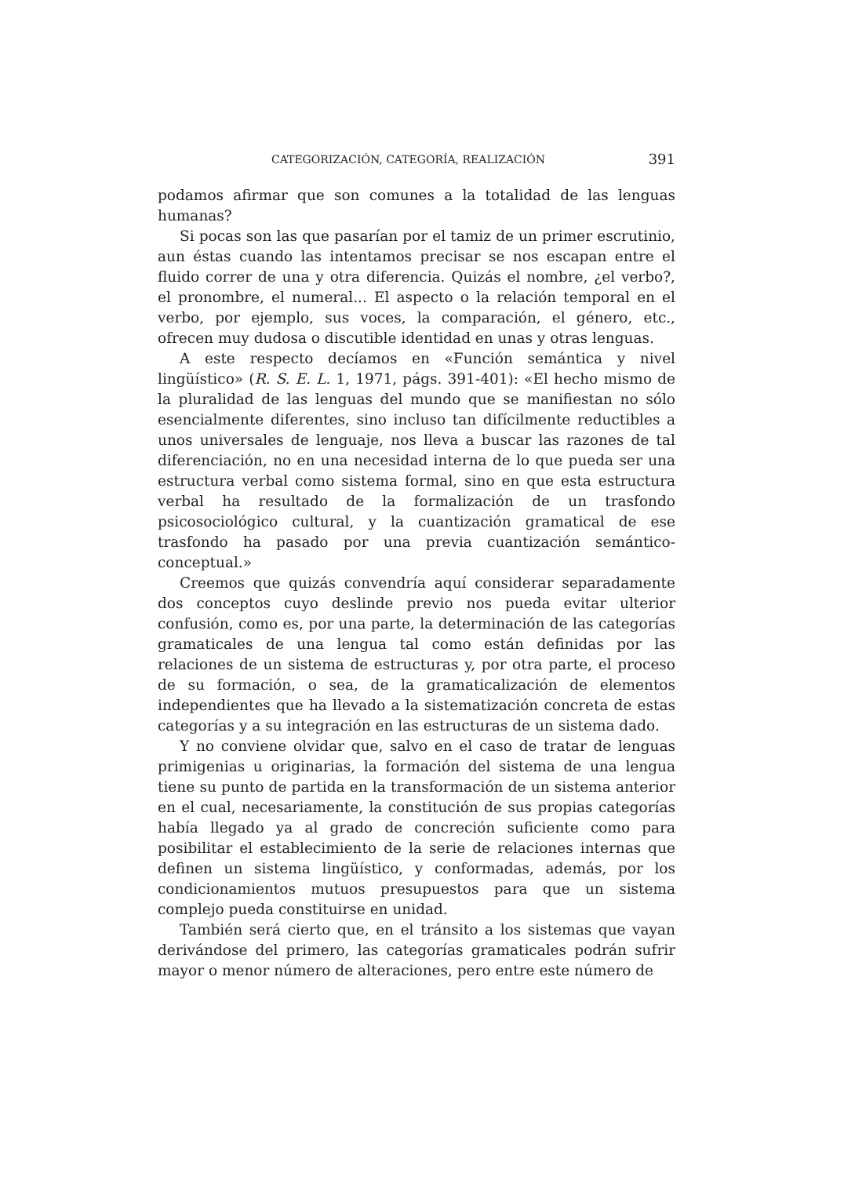CATEGORIZACIÓN, CATEGORÍA, REALIZACIÓN 391
podamos afirmar que son comunes a la totalidad de las lenguas humanas?
Si pocas son las que pasarían por el tamiz de un primer escrutinio, aun éstas cuando las intentamos precisar se nos escapan entre el fluido correr de una y otra diferencia. Quizás el nombre, ¿el verbo?, el pronombre, el numeral... El aspecto o la relación temporal en el verbo, por ejemplo, sus voces, la comparación, el género, etc., ofrecen muy dudosa o discutible identidad en unas y otras lenguas.
A este respecto decíamos en «Función semántica y nivel lingüístico» (R. S. E. L. 1, 1971, págs. 391-401): «El hecho mismo de la pluralidad de las lenguas del mundo que se manifiestan no sólo esencialmente diferentes, sino incluso tan difícilmente reductibles a unos universales de lenguaje, nos lleva a buscar las razones de tal diferenciación, no en una necesidad interna de lo que pueda ser una estructura verbal como sistema formal, sino en que esta estructura verbal ha resultado de la formalización de un trasfondo psicosociológico cultural, y la cuantización gramatical de ese trasfondo ha pasado por una previa cuantización semántico-conceptual.»
Creemos que quizás convendría aquí considerar separadamente dos conceptos cuyo deslinde previo nos pueda evitar ulterior confusión, como es, por una parte, la determinación de las categorías gramaticales de una lengua tal como están definidas por las relaciones de un sistema de estructuras y, por otra parte, el proceso de su formación, o sea, de la gramaticalización de elementos independientes que ha llevado a la sistematización concreta de estas categorías y a su integración en las estructuras de un sistema dado.
Y no conviene olvidar que, salvo en el caso de tratar de lenguas primigenias u originarias, la formación del sistema de una lengua tiene su punto de partida en la transformación de un sistema anterior en el cual, necesariamente, la constitución de sus propias categorías había llegado ya al grado de concreción suficiente como para posibilitar el establecimiento de la serie de relaciones internas que definen un sistema lingüístico, y conformadas, además, por los condicionamientos mutuos presupuestos para que un sistema complejo pueda constituirse en unidad.
También será cierto que, en el tránsito a los sistemas que vayan derivándose del primero, las categorías gramaticales podrán sufrir mayor o menor número de alteraciones, pero entre este número de